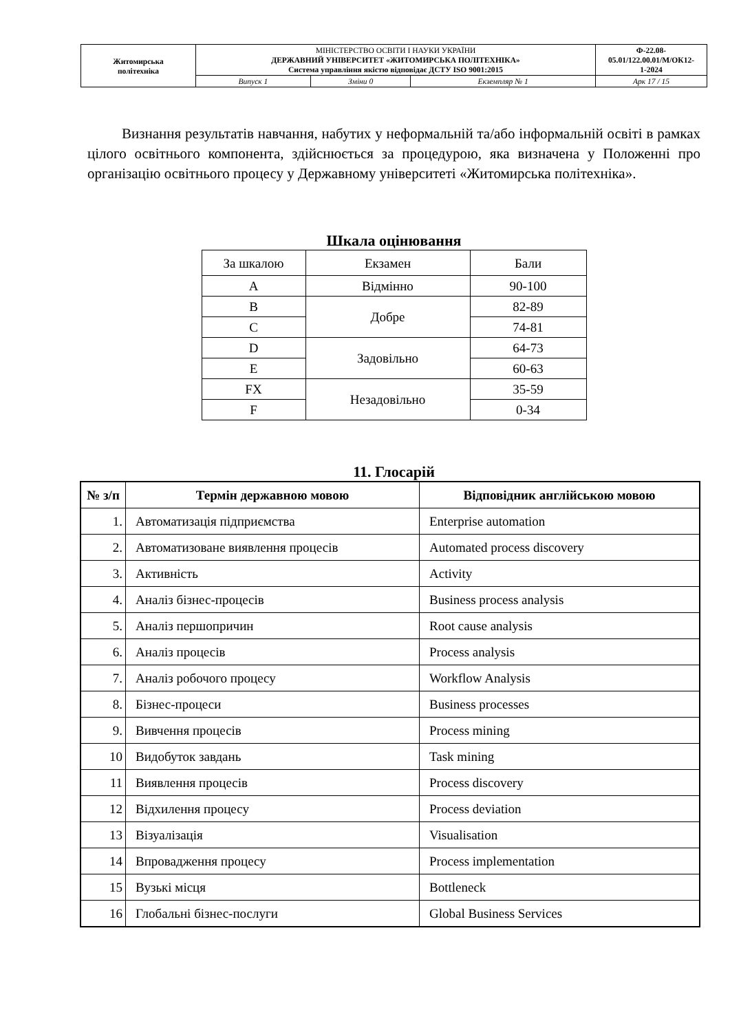| Житомирська політехніка | МІНІСТЕРСТВО ОСВІТИ І НАУКИ УКРАЇНИ ДЕРЖАВНИЙ УНІВЕРСИТЕТ «ЖИТОМИРСЬКА ПОЛІТЕХНІКА» Система управління якістю відповідає ДСТУ ISO 9001:2015 | | | Ф-22.08- 05.01/122.00.01/М/ОК12- 1-2024 |
| | Випуск 1 | Зміни 0 | Екземпляр № 1 | Арк 17 / 15 |
Визнання результатів навчання, набутих у неформальній та/або інформальній освіті в рамках цілого освітнього компонента, здійснюється за процедурою, яка визначена у Положенні про організацію освітнього процесу у Державному університеті «Житомирська політехніка».
Шкала оцінювання
| За шкалою | Екзамен | Бали |
| A | Відмінно | 90-100 |
| B | Добре | 82-89 |
| C | | 74-81 |
| D | Задовільно | 64-73 |
| E | | 60-63 |
| FX | Незадовільно | 35-59 |
| F | | 0-34 |
11. Глосарій
| № з/п | Термін державною мовою | Відповідник англійською мовою |
| --- | --- | --- |
| 1. | Автоматизація підприємства | Enterprise automation |
| 2. | Автоматизоване виявлення процесів | Automated process discovery |
| 3. | Активність | Activity |
| 4. | Аналіз бізнес-процесів | Business process analysis |
| 5. | Аналіз першопричин | Root cause analysis |
| 6. | Аналіз процесів | Process analysis |
| 7. | Аналіз робочого процесу | Workflow Analysis |
| 8. | Бізнес-процеси | Business processes |
| 9. | Вивчення процесів | Process mining |
| 10 | Видобуток завдань | Task mining |
| 11 | Виявлення процесів | Process discovery |
| 12 | Відхилення процесу | Process deviation |
| 13 | Візуалізація | Visualisation |
| 14 | Впровадження процесу | Process implementation |
| 15 | Вузькі місця | Bottleneck |
| 16 | Глобальні бізнес-послуги | Global Business Services |